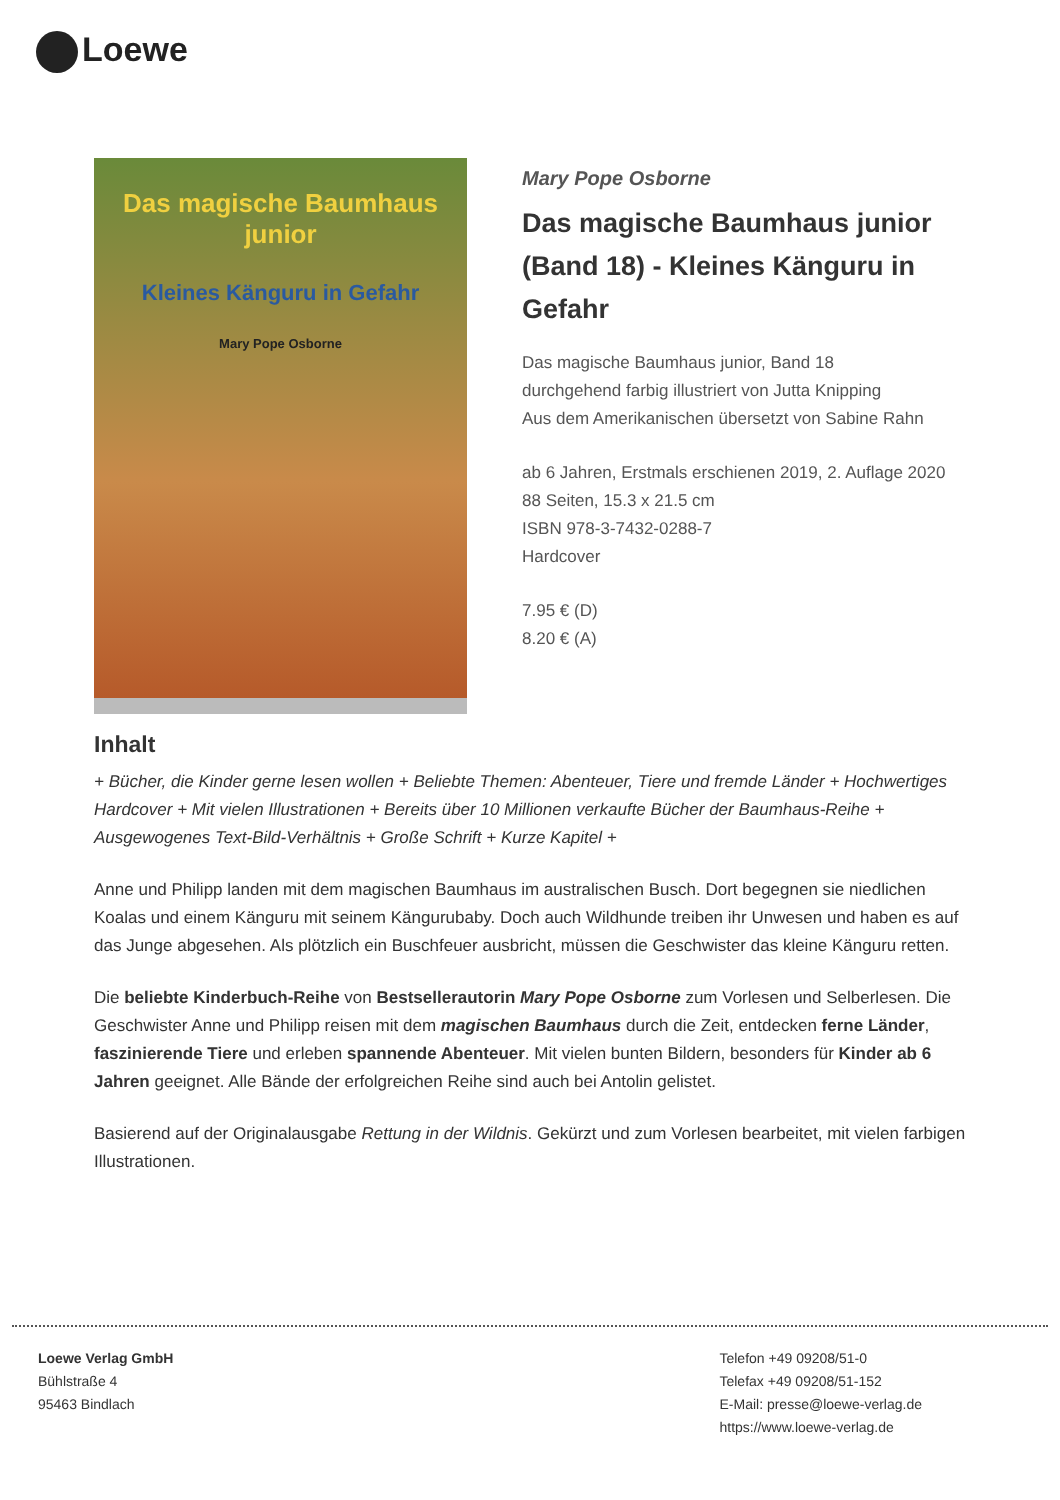Loewe
Das magische Baumhaus junior
Kleines Känguru in Gefahr
Mary Pope Osborne
Mary Pope Osborne
Das magische Baumhaus junior (Band 18) - Kleines Känguru in Gefahr
Das magische Baumhaus junior, Band 18
durchgehend farbig illustriert von Jutta Knipping
Aus dem Amerikanischen übersetzt von Sabine Rahn
ab 6 Jahren, Erstmals erschienen 2019, 2. Auflage 2020
88 Seiten, 15.3 x 21.5 cm
ISBN 978-3-7432-0288-7
Hardcover
7.95 € (D)
8.20 € (A)
Inhalt
+ Bücher, die Kinder gerne lesen wollen + Beliebte Themen: Abenteuer, Tiere und fremde Länder + Hochwertiges Hardcover + Mit vielen Illustrationen + Bereits über 10 Millionen verkaufte Bücher der Baumhaus-Reihe + Ausgewogenes Text-Bild-Verhältnis + Große Schrift + Kurze Kapitel +
Anne und Philipp landen mit dem magischen Baumhaus im australischen Busch. Dort begegnen sie niedlichen Koalas und einem Känguru mit seinem Kängurubaby. Doch auch Wildhunde treiben ihr Unwesen und haben es auf das Junge abgesehen. Als plötzlich ein Buschfeuer ausbricht, müssen die Geschwister das kleine Känguru retten.
Die beliebte Kinderbuch-Reihe von Bestsellerautorin Mary Pope Osborne zum Vorlesen und Selberlesen. Die Geschwister Anne und Philipp reisen mit dem magischen Baumhaus durch die Zeit, entdecken ferne Länder, faszinierende Tiere und erleben spannende Abenteuer. Mit vielen bunten Bildern, besonders für Kinder ab 6 Jahren geeignet. Alle Bände der erfolgreichen Reihe sind auch bei Antolin gelistet.
Basierend auf der Originalausgabe Rettung in der Wildnis. Gekürzt und zum Vorlesen bearbeitet, mit vielen farbigen Illustrationen.
Loewe Verlag GmbH
Bühlstraße 4
95463 Bindlach
Telefon +49 09208/51-0
Telefax +49 09208/51-152
E-Mail: presse@loewe-verlag.de
https://www.loewe-verlag.de